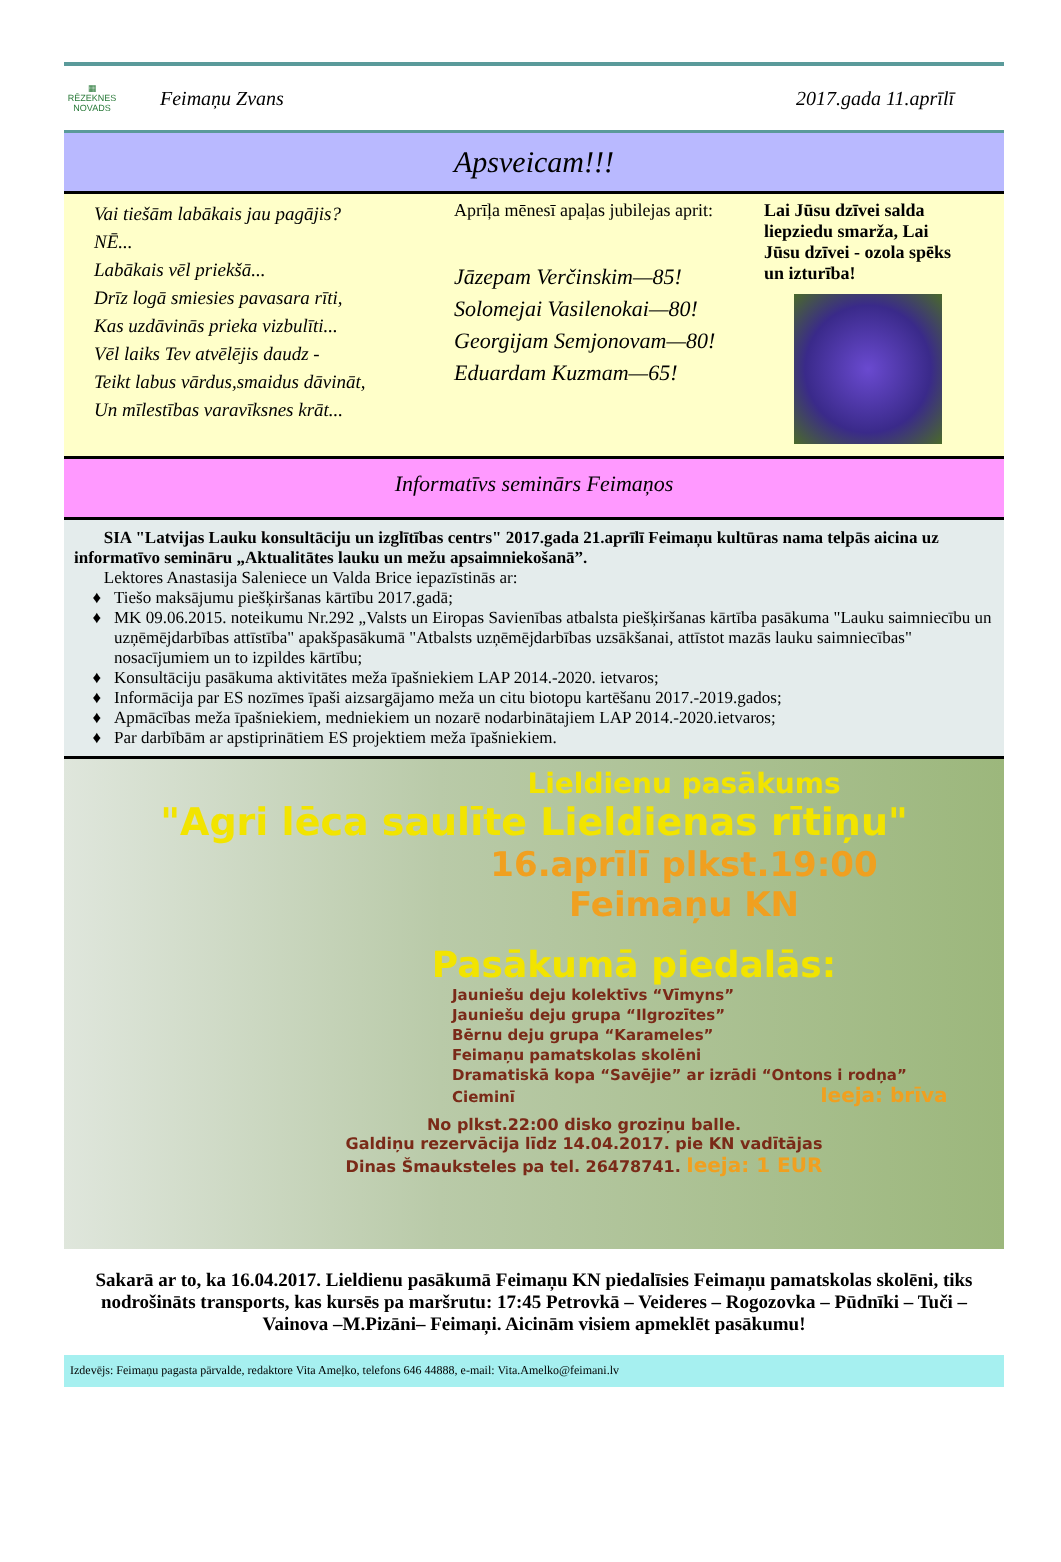▦
RĒZEKNES NOVADS
Feimaņu Zvans 2017.gada 11.aprīlī
Apsveicam!!!
Vai tiešām labākais jau pagājis?
NĒ...
Labākais vēl priekšā...
Drīz logā smiesies pavasara rīti,
Kas uzdāvinās prieka vizbulīti...
Vēl laiks Tev atvēlējis daudz -
Teikt labus vārdus,smaidus dāvināt,
Un mīlestības varavīksnes krāt...
Aprīļa mēnesī apaļas jubilejas aprit:
Jāzepam Verčinskim—85!
Solomejai Vasilenokai—80!
Georgijam Semjonovam—80!
Eduardam Kuzmam—65!
Lai Jūsu dzīvei salda liepziedu smarža, Lai Jūsu dzīvei - ozola spēks un izturība!
Informatīvs seminārs Feimaņos
SIA "Latvijas Lauku konsultāciju un izglītības centrs" 2017.gada 21.aprīlī Feimaņu kultūras nama telpās aicina uz informatīvo semināru „Aktualitātes lauku un mežu apsaimniekošanā”.
Lektores Anastasija Saleniece un Valda Brice iepazīstinās ar:
Tiešo maksājumu piešķiršanas kārtību 2017.gadā;
MK 09.06.2015. noteikumu Nr.292 „Valsts un Eiropas Savienības atbalsta piešķiršanas kārtība pasākuma "Lauku saimniecību un uzņēmējdarbības attīstība" apakšpasākumā "Atbalsts uzņēmējdarbības uzsākšanai, attīstot mazās lauku saimniecības" nosacījumiem un to izpildes kārtību;
Konsultāciju pasākuma aktivitātes meža īpašniekiem LAP 2014.-2020. ietvaros;
Informācija par ES nozīmes īpaši aizsargājamo meža un citu biotopu kartēšanu 2017.-2019.gados;
Apmācības meža īpašniekiem, medniekiem un nozarē nodarbinātajiem LAP 2014.-2020.ietvaros;
Par darbībām ar apstiprinātiem ES projektiem meža īpašniekiem.
Lieldienu pasākums
"Agri lēca saulīte Lieldienas rītiņu"
16.aprīlī plkst.19:00
Feimaņu KN
Pasākumā piedalās:
Jauniešu deju kolektīvs “Vīmyns”
Jauniešu deju grupa “Ilgrozītes”
Bērnu deju grupa “Karameles”
Feimaņu pamatskolas skolēni
Dramatiskā kopa “Savējie” ar izrādi “Ontons i rodņa”
Cieminī Ieeja: brīva
No plkst.22:00 disko groziņu balle.
Galdiņu rezervācija līdz 14.04.2017. pie KN vadītājas
Dinas Šmauksteles pa tel. 26478741. Ieeja: 1 EUR
Sakarā ar to, ka 16.04.2017. Lieldienu pasākumā Feimaņu KN piedalīsies Feimaņu pamatskolas skolēni, tiks nodrošināts transports, kas kursēs pa maršrutu: 17:45 Petrovkā – Veideres – Rogozovka – Pūdnīki – Tuči – Vainova –M.Pizāni– Feimaņi. Aicinām visiem apmeklēt pasākumu!
Izdevējs: Feimaņu pagasta pārvalde, redaktore Vita Ameļko, telefons 646 44888, e-mail: Vita.Amelko@feimani.lv